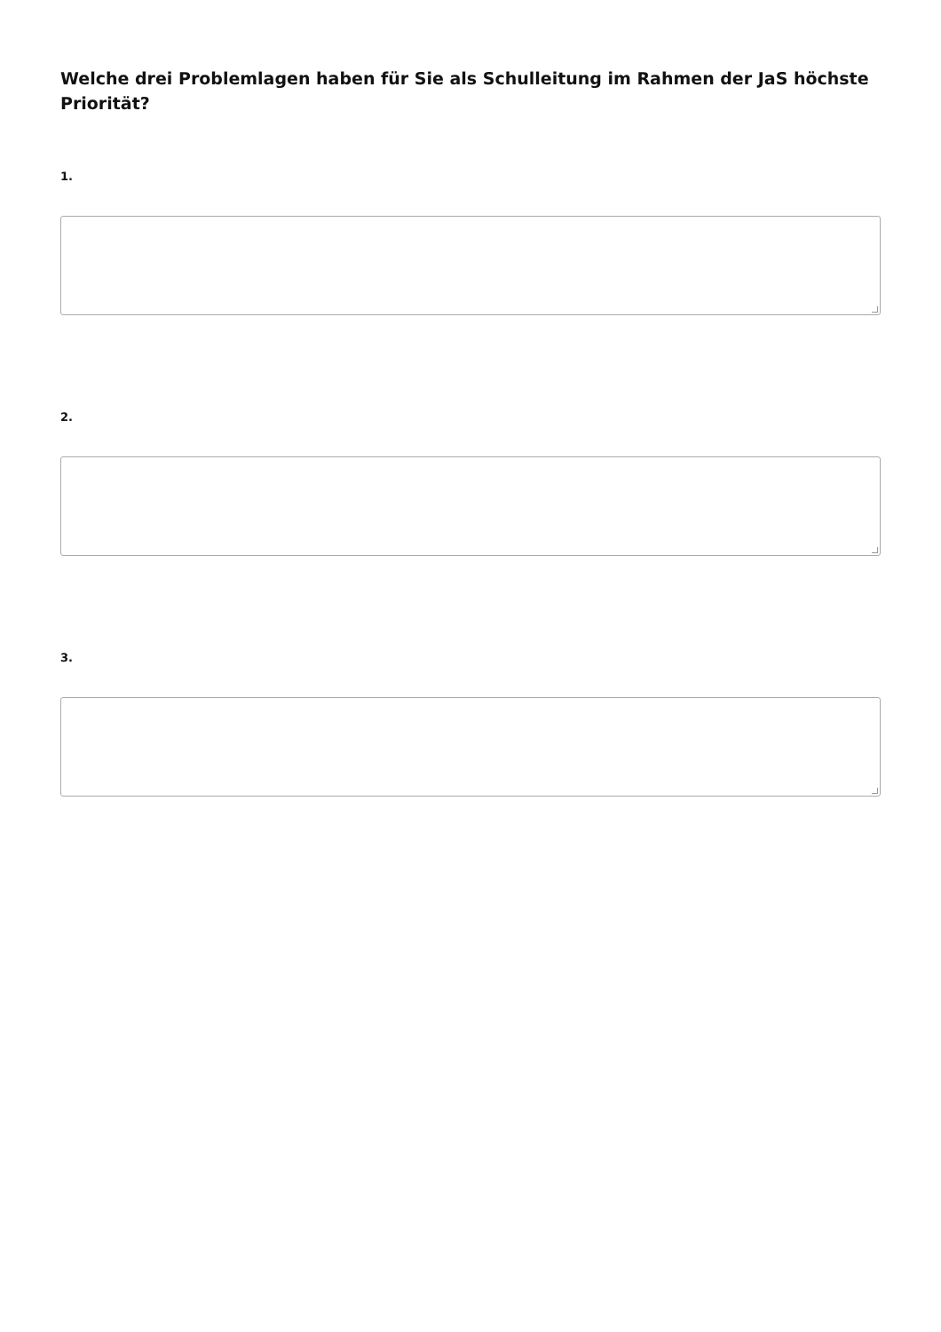Welche drei Problemlagen haben für Sie als Schulleitung im Rahmen der JaS höchste Priorität?
1.
2.
3.